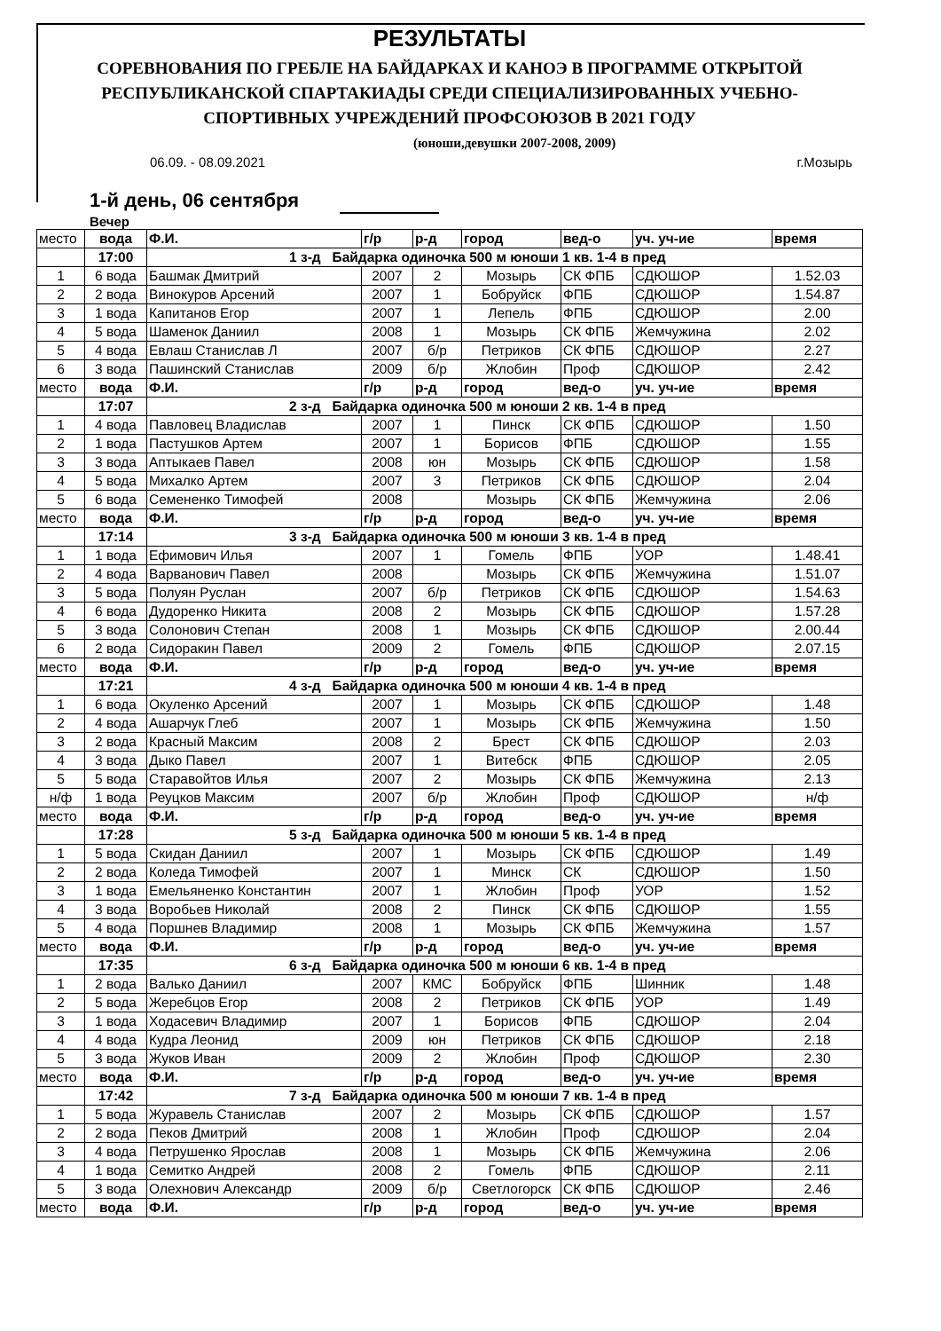РЕЗУЛЬТАТЫ
СОРЕВНОВАНИЯ ПО ГРЕБЛЕ НА БАЙДАРКАХ И КАНОЭ В ПРОГРАММЕ ОТКРЫТОЙ
РЕСПУБЛИКАНСКОЙ СПАРТАКИАДЫ СРЕДИ СПЕЦИАЛИЗИРОВАННЫХ УЧЕБНО-
СПОРТИВНЫХ УЧРЕЖДЕНИЙ ПРОФСОЮЗОВ В 2021 ГОДУ
(юноши,девушки 2007-2008, 2009)
06.09. - 08.09.2021 г.Мозырь
1-й день, 06 сентября
Вечер
| место | вода | Ф.И. | г/р | р-д | город | вед-о | уч. уч-ие | время |
| --- | --- | --- | --- | --- | --- | --- | --- | --- |
| | 17:00 | 1 з-д Байдарка одиночка 500 м юноши 1 кв. 1-4 в пред | | | | | | |
| 1 | 6 вода | Башмак Дмитрий | 2007 | 2 | Мозырь | СК ФПБ | СДЮШОР | 1.52.03 |
| 2 | 2 вода | Винокуров Арсений | 2007 | 1 | Бобруйск | ФПБ | СДЮШОР | 1.54.87 |
| 3 | 1 вода | Капитанов Егор | 2007 | 1 | Лепель | ФПБ | СДЮШОР | 2.00 |
| 4 | 5 вода | Шаменок Даниил | 2008 | 1 | Мозырь | СК ФПБ | Жемчужина | 2.02 |
| 5 | 4 вода | Евлаш Станислав Л | 2007 | б/р | Петриков | СК ФПБ | СДЮШОР | 2.27 |
| 6 | 3 вода | Пашинский Станислав | 2009 | б/р | Жлобин | Проф | СДЮШОР | 2.42 |
| место | вода | Ф.И. | г/р | р-д | город | вед-о | уч. уч-ие | время |
| | 17:07 | 2 з-д Байдарка одиночка 500 м юноши 2 кв. 1-4 в пред | | | | | | |
| 1 | 4 вода | Павловец Владислав | 2007 | 1 | Пинск | СК ФПБ | СДЮШОР | 1.50 |
| 2 | 1 вода | Пастушков Артем | 2007 | 1 | Борисов | ФПБ | СДЮШОР | 1.55 |
| 3 | 3 вода | Аптыкаев Павел | 2008 | юн | Мозырь | СК ФПБ | СДЮШОР | 1.58 |
| 4 | 5 вода | Михалко Артем | 2007 | 3 | Петриков | СК ФПБ | СДЮШОР | 2.04 |
| 5 | 6 вода | Семененко Тимофей | 2008 | | Мозырь | СК ФПБ | Жемчужина | 2.06 |
| место | вода | Ф.И. | г/р | р-д | город | вед-о | уч. уч-ие | время |
| | 17:14 | 3 з-д Байдарка одиночка 500 м юноши 3 кв. 1-4 в пред | | | | | | |
| 1 | 1 вода | Ефимович Илья | 2007 | 1 | Гомель | ФПБ | УОР | 1.48.41 |
| 2 | 4 вода | Варванович Павел | 2008 | | Мозырь | СК ФПБ | Жемчужина | 1.51.07 |
| 3 | 5 вода | Полуян Руслан | 2007 | б/р | Петриков | СК ФПБ | СДЮШОР | 1.54.63 |
| 4 | 6 вода | Дудоренко Никита | 2008 | 2 | Мозырь | СК ФПБ | СДЮШОР | 1.57.28 |
| 5 | 3 вода | Солонович Степан | 2008 | 1 | Мозырь | СК ФПБ | СДЮШОР | 2.00.44 |
| 6 | 2 вода | Сидоракин Павел | 2009 | 2 | Гомель | ФПБ | СДЮШОР | 2.07.15 |
| место | вода | Ф.И. | г/р | р-д | город | вед-о | уч. уч-ие | время |
| | 17:21 | 4 з-д Байдарка одиночка 500 м юноши 4 кв. 1-4 в пред | | | | | | |
| 1 | 6 вода | Окуленко Арсений | 2007 | 1 | Мозырь | СК ФПБ | СДЮШОР | 1.48 |
| 2 | 4 вода | Ашарчук Глеб | 2007 | 1 | Мозырь | СК ФПБ | Жемчужина | 1.50 |
| 3 | 2 вода | Красный Максим | 2008 | 2 | Брест | СК ФПБ | СДЮШОР | 2.03 |
| 4 | 3 вода | Дыко Павел | 2007 | 1 | Витебск | ФПБ | СДЮШОР | 2.05 |
| 5 | 5 вода | Старавойтов Илья | 2007 | 2 | Мозырь | СК ФПБ | Жемчужина | 2.13 |
| н/ф | 1 вода | Реуцков Максим | 2007 | б/р | Жлобин | Проф | СДЮШОР | н/ф |
| место | вода | Ф.И. | г/р | р-д | город | вед-о | уч. уч-ие | время |
| | 17:28 | 5 з-д Байдарка одиночка 500 м юноши 5 кв. 1-4 в пред | | | | | | |
| 1 | 5 вода | Скидан Даниил | 2007 | 1 | Мозырь | СК ФПБ | СДЮШОР | 1.49 |
| 2 | 2 вода | Коледа Тимофей | 2007 | 1 | Минск | СК | СДЮШОР | 1.50 |
| 3 | 1 вода | Емельяненко Константин | 2007 | 1 | Жлобин | Проф | УОР | 1.52 |
| 4 | 3 вода | Воробьев Николай | 2008 | 2 | Пинск | СК ФПБ | СДЮШОР | 1.55 |
| 5 | 4 вода | Поршнев Владимир | 2008 | 1 | Мозырь | СК ФПБ | Жемчужина | 1.57 |
| место | вода | Ф.И. | г/р | р-д | город | вед-о | уч. уч-ие | время |
| | 17:35 | 6 з-д Байдарка одиночка 500 м юноши 6 кв. 1-4 в пред | | | | | | |
| 1 | 2 вода | Валько Даниил | 2007 | КМС | Бобруйск | ФПБ | Шинник | 1.48 |
| 2 | 5 вода | Жеребцов Егор | 2008 | 2 | Петриков | СК ФПБ | УОР | 1.49 |
| 3 | 1 вода | Ходасевич Владимир | 2007 | 1 | Борисов | ФПБ | СДЮШОР | 2.04 |
| 4 | 4 вода | Кудра Леонид | 2009 | юн | Петриков | СК ФПБ | СДЮШОР | 2.18 |
| 5 | 3 вода | Жуков Иван | 2009 | 2 | Жлобин | Проф | СДЮШОР | 2.30 |
| место | вода | Ф.И. | г/р | р-д | город | вед-о | уч. уч-ие | время |
| | 17:42 | 7 з-д Байдарка одиночка 500 м юноши 7 кв. 1-4 в пред | | | | | | |
| 1 | 5 вода | Журавель Станислав | 2007 | 2 | Мозырь | СК ФПБ | СДЮШОР | 1.57 |
| 2 | 2 вода | Пеков Дмитрий | 2008 | 1 | Жлобин | Проф | СДЮШОР | 2.04 |
| 3 | 4 вода | Петрушенко Ярослав | 2008 | 1 | Мозырь | СК ФПБ | Жемчужина | 2.06 |
| 4 | 1 вода | Семитко Андрей | 2008 | 2 | Гомель | ФПБ | СДЮШОР | 2.11 |
| 5 | 3 вода | Олехнович Александр | 2009 | б/р | Светлогорск | СК ФПБ | СДЮШОР | 2.46 |
| место | вода | Ф.И. | г/р | р-д | город | вед-о | уч. уч-ие | время |